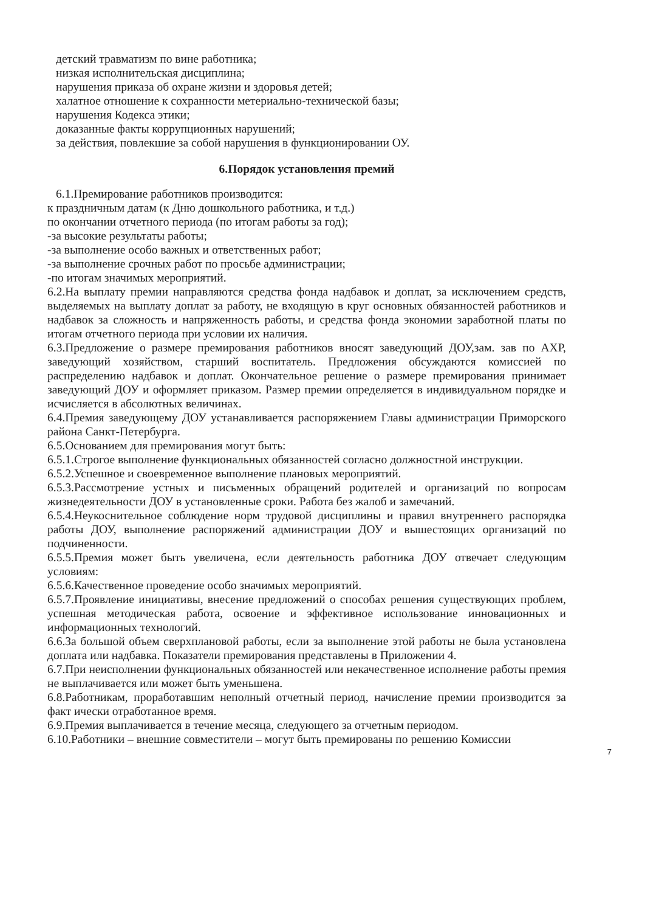детский травматизм по вине работника;
низкая исполнительская дисциплина;
нарушения приказа об охране жизни и здоровья детей;
халатное отношение к сохранности метериально-технической базы;
нарушения Кодекса этики;
доказанные факты коррупционных нарушений;
за действия, повлекшие за собой нарушения в функционировании ОУ.
6.Порядок установления премий
6.1.Премирование работников производится:
к праздничным датам (к Дню дошкольного работника, и т.д.)
по окончании отчетного периода (по итогам работы за год);
-за высокие результаты работы;
-за выполнение особо важных и ответственных работ;
-за выполнение срочных работ по просьбе администрации;
-по итогам значимых мероприятий.
6.2.На выплату премии направляются средства фонда надбавок и доплат, за исключением средств, выделяемых на выплату доплат за работу, не входящую в круг основных обязанностей работников и надбавок за сложность и напряженность работы, и средства фонда экономии заработной платы по итогам отчетного периода при условии их наличия.
6.3.Предложение о размере премирования работников вносят заведующий ДОУ,зам. зав по АХР, заведующий хозяйством, старший воспитатель. Предложения обсуждаются комиссией по распределению надбавок и доплат. Окончательное решение о размере премирования принимает заведующий ДОУ и оформляет приказом. Размер премии определяется в индивидуальном порядке и исчисляется в абсолютных величинах.
6.4.Премия заведующему ДОУ устанавливается распоряжением Главы администрации Приморского района Санкт-Петербурга.
6.5.Основанием для премирования могут быть:
6.5.1.Строгое выполнение функциональных обязанностей согласно должностной инструкции.
6.5.2.Успешное и своевременное выполнение плановых мероприятий.
6.5.3.Рассмотрение устных и письменных обращений родителей и организаций по вопросам жизнедеятельности ДОУ в установленные сроки. Работа без жалоб и замечаний.
6.5.4.Неукоснительное соблюдение норм трудовой дисциплины и правил внутреннего распорядка работы ДОУ, выполнение распоряжений администрации ДОУ и вышестоящих организаций по подчиненности.
6.5.5.Премия может быть увеличена, если деятельность работника ДОУ отвечает следующим условиям:
6.5.6.Качественное проведение особо значимых мероприятий.
6.5.7.Проявление инициативы, внесение предложений о способах решения существующих проблем, успешная методическая работа, освоение и эффективное использование инновационных и информационных технологий.
6.6.За большой объем сверхплановой работы, если за выполнение этой работы не была установлена доплата или надбавка. Показатели премирования представлены в Приложении 4.
6.7.При неисполнении функциональных обязанностей или некачественное исполнение работы премия не выплачивается или может быть уменьшена.
6.8.Работникам, проработавшим неполный отчетный период, начисление премии производится за факт ически отработанное время.
6.9.Премия выплачивается в течение месяца, следующего за отчетным периодом.
6.10.Работники – внешние совместители – могут быть премированы по решению Комиссии
7